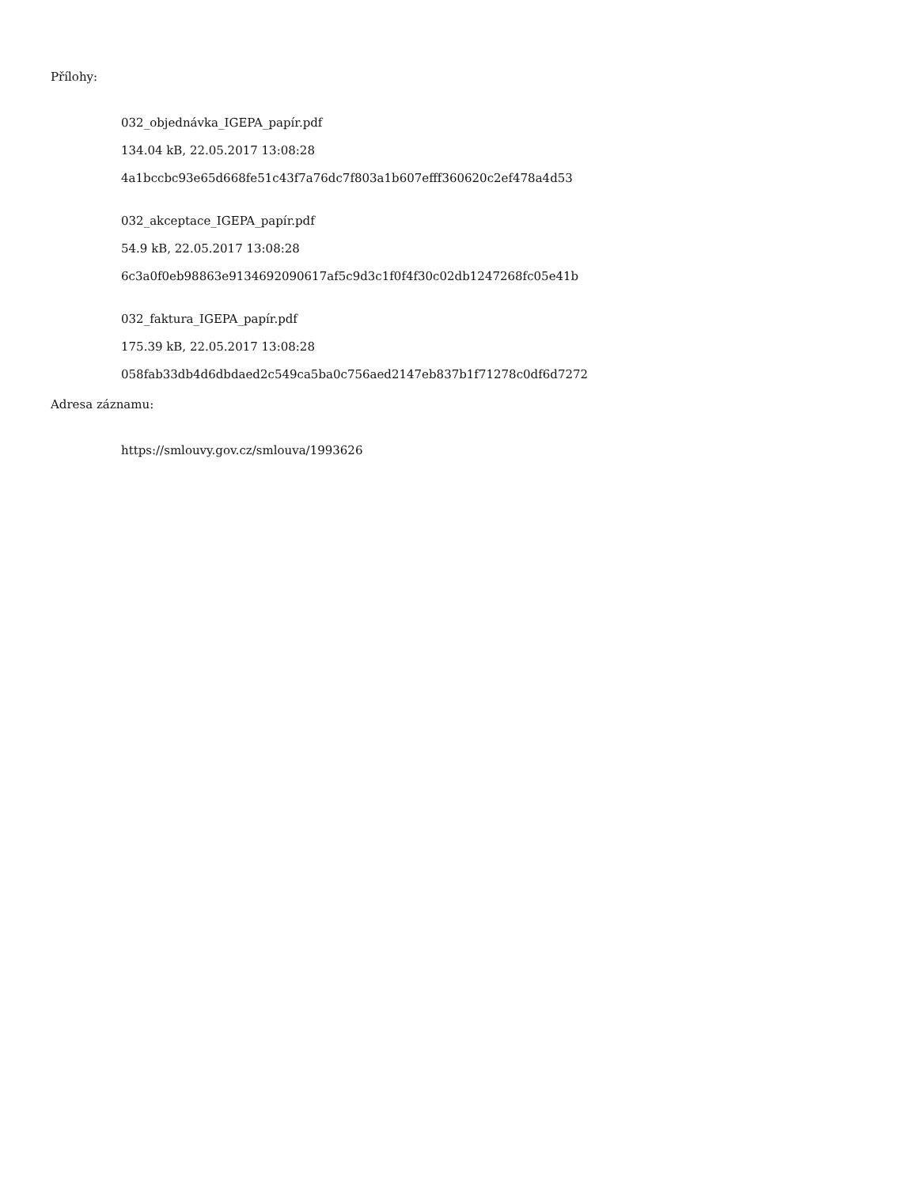Přílohy:
032_objednávka_IGEPA_papír.pdf
134.04 kB, 22.05.2017 13:08:28
4a1bccbc93e65d668fe51c43f7a76dc7f803a1b607efff360620c2ef478a4d53
032_akceptace_IGEPA_papír.pdf
54.9 kB, 22.05.2017 13:08:28
6c3a0f0eb98863e9134692090617af5c9d3c1f0f4f30c02db1247268fc05e41b
032_faktura_IGEPA_papír.pdf
175.39 kB, 22.05.2017 13:08:28
058fab33db4d6dbdaed2c549ca5ba0c756aed2147eb837b1f71278c0df6d7272
Adresa záznamu:
https://smlouvy.gov.cz/smlouva/1993626